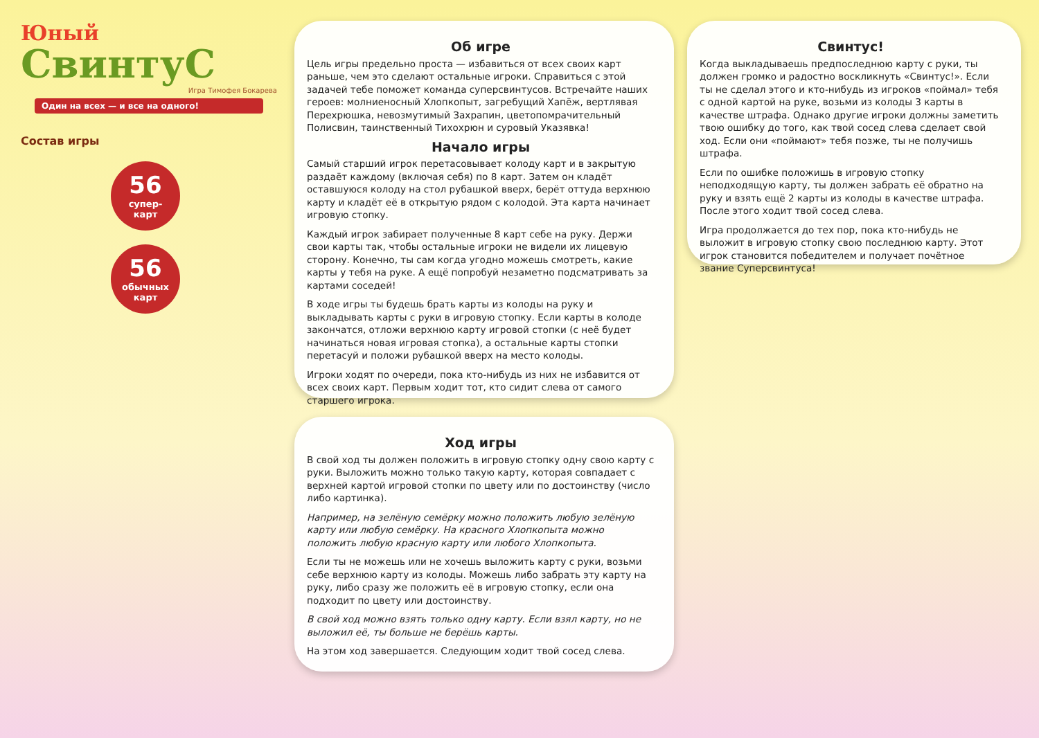Юный
СвинтуС
Игра Тимофея Бокарева
Один на всех — и все на одного!
Состав игры
56
супер-
карт
56
обычных
карт
Об игре
Цель игры предельно проста — избавиться от всех своих карт раньше, чем это сделают остальные игроки. Справиться с этой задачей тебе поможет команда суперсвинтусов. Встречайте наших героев: молниеносный Хлопкопыт, загребущий Хапёж, вертлявая Перехрюшка, невозмутимый Захрапин, цветопомрачительный Полисвин, таинственный Тихохрюн и суровый Указявка!
Начало игры
Самый старший игрок перетасовывает колоду карт и в закрытую раздаёт каждому (включая себя) по 8 карт. Затем он кладёт оставшуюся колоду на стол рубашкой вверх, берёт оттуда верхнюю карту и кладёт её в открытую рядом с колодой. Эта карта начинает игровую стопку.
Каждый игрок забирает полученные 8 карт себе на руку. Держи свои карты так, чтобы остальные игроки не видели их лицевую сторону. Конечно, ты сам когда угодно можешь смотреть, какие карты у тебя на руке. А ещё попробуй незаметно подсматривать за картами соседей!
В ходе игры ты будешь брать карты из колоды на руку и выкладывать карты с руки в игровую стопку. Если карты в колоде закончатся, отложи верхнюю карту игровой стопки (с неё будет начинаться новая игровая стопка), а остальные карты стопки перетасуй и положи рубашкой вверх на место колоды.
Игроки ходят по очереди, пока кто-нибудь из них не избавится от всех своих карт. Первым ходит тот, кто сидит слева от самого старшего игрока.
Ход игры
В свой ход ты должен положить в игровую стопку одну свою карту с руки. Выложить можно только такую карту, которая совпадает с верхней картой игровой стопки по цвету или по достоинству (число либо картинка).
Например, на зелёную семёрку можно положить любую зелёную карту или любую семёрку. На красного Хлопкопыта можно положить любую красную карту или любого Хлопкопыта.
Если ты не можешь или не хочешь выложить карту с руки, возьми себе верхнюю карту из колоды. Можешь либо забрать эту карту на руку, либо сразу же положить её в игровую стопку, если она подходит по цвету или достоинству.
В свой ход можно взять только одну карту. Если взял карту, но не выложил её, ты больше не берёшь карты.
На этом ход завершается. Следующим ходит твой сосед слева.
Свинтус!
Когда выкладываешь предпоследнюю карту с руки, ты должен громко и радостно воскликнуть «Свинтус!». Если ты не сделал этого и кто-нибудь из игроков «поймал» тебя с одной картой на руке, возьми из колоды 3 карты в качестве штрафа. Однако другие игроки должны заметить твою ошибку до того, как твой сосед слева сделает свой ход. Если они «поймают» тебя позже, ты не получишь штрафа.
Если по ошибке положишь в игровую стопку неподходящую карту, ты должен забрать её обратно на руку и взять ещё 2 карты из колоды в качестве штрафа. После этого ходит твой сосед слева.
Игра продолжается до тех пор, пока кто-нибудь не выложит в игровую стопку свою последнюю карту. Этот игрок становится победителем и получает почётное звание Суперсвинтуса!